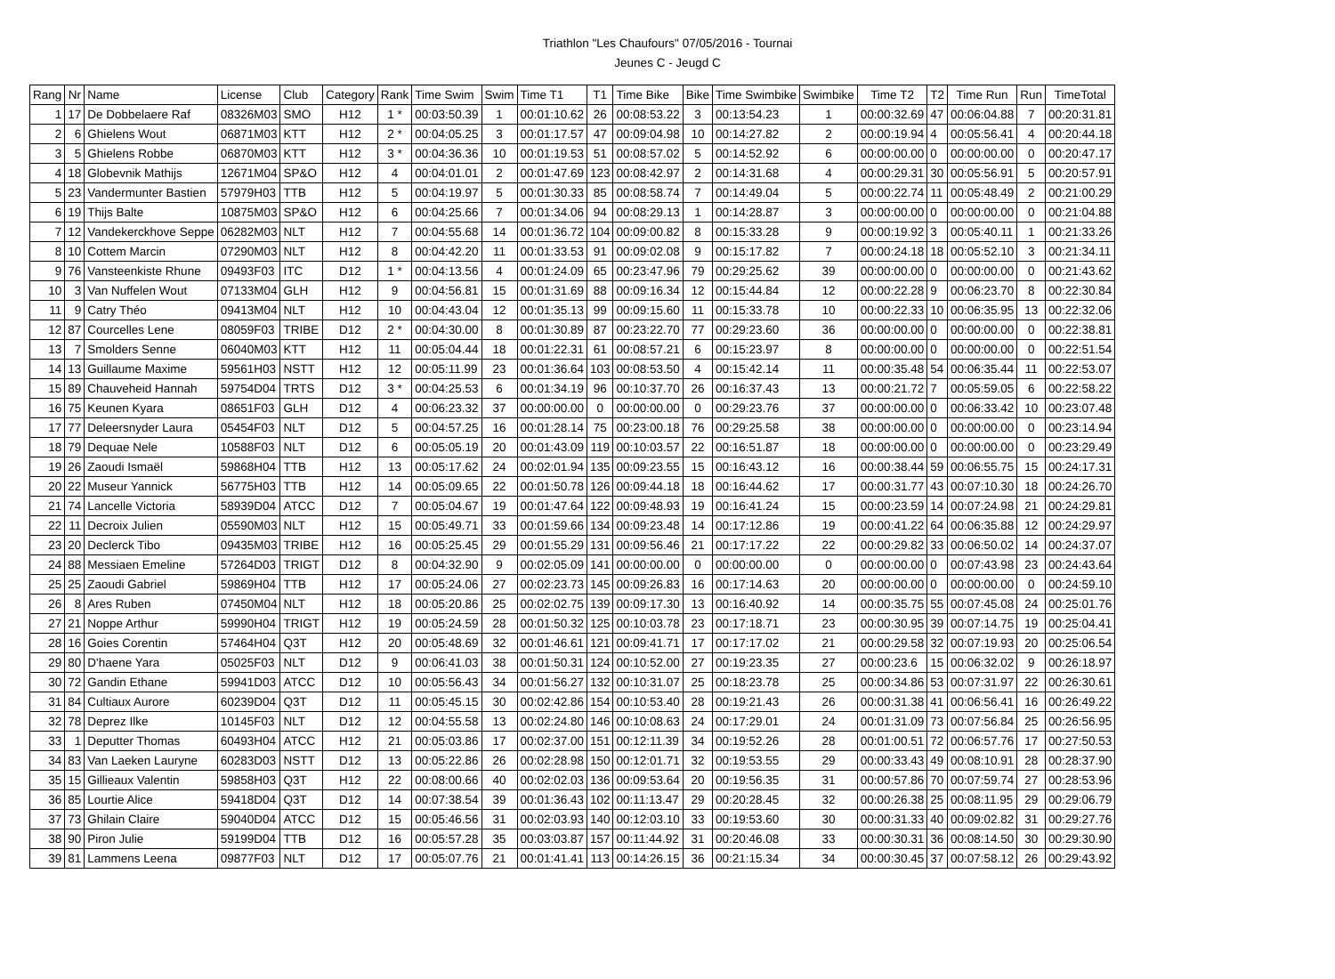Triathlon "Les Chaufours" 07/05/2016 - Tournai
Jeunes C - Jeugd C
| Rang | Nr | Name | License | Club | Category | Rank | Time Swim | Swim | Time T1 | T1 | Time Bike | Bike | Time Swimbike | Swimbike | Time T2 | T2 | Time Run | Run | TimeTotal |
| --- | --- | --- | --- | --- | --- | --- | --- | --- | --- | --- | --- | --- | --- | --- | --- | --- | --- | --- | --- |
| 1 | 17 | De Dobbelaere Raf | 08326M03 | SMO | H12 | 1 * | 00:03:50.39 | 1 | 00:01:10.62 | 26 | 00:08:53.22 | 3 | 00:13:54.23 | 1 | 00:00:32.69 | 47 | 00:06:04.88 | 7 | 00:20:31.81 |
| 2 | 6 | Ghielens Wout | 06871M03 | KTT | H12 | 2 * | 00:04:05.25 | 3 | 00:01:17.57 | 47 | 00:09:04.98 | 10 | 00:14:27.82 | 2 | 00:00:19.94 | 4 | 00:05:56.41 | 4 | 00:20:44.18 |
| 3 | 5 | Ghielens Robbe | 06870M03 | KTT | H12 | 3 * | 00:04:36.36 | 10 | 00:01:19.53 | 51 | 00:08:57.02 | 5 | 00:14:52.92 | 6 | 00:00:00.00 | 0 | 00:00:00.00 | 0 | 00:20:47.17 |
| 4 | 18 | Globevnik Mathijs | 12671M04 | SP&O | H12 | 4 | 00:04:01.01 | 2 | 00:01:47.69 | 123 | 00:08:42.97 | 2 | 00:14:31.68 | 4 | 00:00:29.31 | 30 | 00:05:56.91 | 5 | 00:20:57.91 |
| 5 | 23 | Vandermunter Bastien | 57979H03 | TTB | H12 | 5 | 00:04:19.97 | 5 | 00:01:30.33 | 85 | 00:08:58.74 | 7 | 00:14:49.04 | 5 | 00:00:22.74 | 11 | 00:05:48.49 | 2 | 00:21:00.29 |
| 6 | 19 | Thijs Balte | 10875M03 | SP&O | H12 | 6 | 00:04:25.66 | 7 | 00:01:34.06 | 94 | 00:08:29.13 | 1 | 00:14:28.87 | 3 | 00:00:00.00 | 0 | 00:00:00.00 | 0 | 00:21:04.88 |
| 7 | 12 | Vandekerckhove Seppe | 06282M03 | NLT | H12 | 7 | 00:04:55.68 | 14 | 00:01:36.72 | 104 | 00:09:00.82 | 8 | 00:15:33.28 | 9 | 00:00:19.92 | 3 | 00:05:40.11 | 1 | 00:21:33.26 |
| 8 | 10 | Cottem Marcin | 07290M03 | NLT | H12 | 8 | 00:04:42.20 | 11 | 00:01:33.53 | 91 | 00:09:02.08 | 9 | 00:15:17.82 | 7 | 00:00:24.18 | 18 | 00:05:52.10 | 3 | 00:21:34.11 |
| 9 | 76 | Vansteenkiste Rhune | 09493F03 | ITC | D12 | 1 * | 00:04:13.56 | 4 | 00:01:24.09 | 65 | 00:23:47.96 | 79 | 00:29:25.62 | 39 | 00:00:00.00 | 0 | 00:00:00.00 | 0 | 00:21:43.62 |
| 10 | 3 | Van Nuffelen Wout | 07133M04 | GLH | H12 | 9 | 00:04:56.81 | 15 | 00:01:31.69 | 88 | 00:09:16.34 | 12 | 00:15:44.84 | 12 | 00:00:22.28 | 9 | 00:06:23.70 | 8 | 00:22:30.84 |
| 11 | 9 | Catry Théo | 09413M04 | NLT | H12 | 10 | 00:04:43.04 | 12 | 00:01:35.13 | 99 | 00:09:15.60 | 11 | 00:15:33.78 | 10 | 00:00:22.33 | 10 | 00:06:35.95 | 13 | 00:22:32.06 |
| 12 | 87 | Courcelles Lene | 08059F03 | TRIBE | D12 | 2 * | 00:04:30.00 | 8 | 00:01:30.89 | 87 | 00:23:22.70 | 77 | 00:29:23.60 | 36 | 00:00:00.00 | 0 | 00:00:00.00 | 0 | 00:22:38.81 |
| 13 | 7 | Smolders Senne | 06040M03 | KTT | H12 | 11 | 00:05:04.44 | 18 | 00:01:22.31 | 61 | 00:08:57.21 | 6 | 00:15:23.97 | 8 | 00:00:00.00 | 0 | 00:00:00.00 | 0 | 00:22:51.54 |
| 14 | 13 | Guillaume Maxime | 59561H03 | NSTT | H12 | 12 | 00:05:11.99 | 23 | 00:01:36.64 | 103 | 00:08:53.50 | 4 | 00:15:42.14 | 11 | 00:00:35.48 | 54 | 00:06:35.44 | 11 | 00:22:53.07 |
| 15 | 89 | Chauveheid Hannah | 59754D04 | TRTS | D12 | 3 * | 00:04:25.53 | 6 | 00:01:34.19 | 96 | 00:10:37.70 | 26 | 00:16:37.43 | 13 | 00:00:21.72 | 7 | 00:05:59.05 | 6 | 00:22:58.22 |
| 16 | 75 | Keunen Kyara | 08651F03 | GLH | D12 | 4 | 00:06:23.32 | 37 | 00:00:00.00 | 0 | 00:00:00.00 | 0 | 00:29:23.76 | 37 | 00:00:00.00 | 0 | 00:06:33.42 | 10 | 00:23:07.48 |
| 17 | 77 | Deleersnyder Laura | 05454F03 | NLT | D12 | 5 | 00:04:57.25 | 16 | 00:01:28.14 | 75 | 00:23:00.18 | 76 | 00:29:25.58 | 38 | 00:00:00.00 | 0 | 00:00:00.00 | 0 | 00:23:14.94 |
| 18 | 79 | Dequae Nele | 10588F03 | NLT | D12 | 6 | 00:05:05.19 | 20 | 00:01:43.09 | 119 | 00:10:03.57 | 22 | 00:16:51.87 | 18 | 00:00:00.00 | 0 | 00:00:00.00 | 0 | 00:23:29.49 |
| 19 | 26 | Zaoudi Ismaël | 59868H04 | TTB | H12 | 13 | 00:05:17.62 | 24 | 00:02:01.94 | 135 | 00:09:23.55 | 15 | 00:16:43.12 | 16 | 00:00:38.44 | 59 | 00:06:55.75 | 15 | 00:24:17.31 |
| 20 | 22 | Museur Yannick | 56775H03 | TTB | H12 | 14 | 00:05:09.65 | 22 | 00:01:50.78 | 126 | 00:09:44.18 | 18 | 00:16:44.62 | 17 | 00:00:31.77 | 43 | 00:07:10.30 | 18 | 00:24:26.70 |
| 21 | 74 | Lancelle Victoria | 58939D04 | ATCC | D12 | 7 | 00:05:04.67 | 19 | 00:01:47.64 | 122 | 00:09:48.93 | 19 | 00:16:41.24 | 15 | 00:00:23.59 | 14 | 00:07:24.98 | 21 | 00:24:29.81 |
| 22 | 11 | Decroix Julien | 05590M03 | NLT | H12 | 15 | 00:05:49.71 | 33 | 00:01:59.66 | 134 | 00:09:23.48 | 14 | 00:17:12.86 | 19 | 00:00:41.22 | 64 | 00:06:35.88 | 12 | 00:24:29.97 |
| 23 | 20 | Declerck Tibo | 09435M03 | TRIBE | H12 | 16 | 00:05:25.45 | 29 | 00:01:55.29 | 131 | 00:09:56.46 | 21 | 00:17:17.22 | 22 | 00:00:29.82 | 33 | 00:06:50.02 | 14 | 00:24:37.07 |
| 24 | 88 | Messiaen Emeline | 57264D03 | TRIGT | D12 | 8 | 00:04:32.90 | 9 | 00:02:05.09 | 141 | 00:00:00.00 | 0 | 00:00:00.00 | 0 | 00:00:00.00 | 0 | 00:07:43.98 | 23 | 00:24:43.64 |
| 25 | 25 | Zaoudi Gabriel | 59869H04 | TTB | H12 | 17 | 00:05:24.06 | 27 | 00:02:23.73 | 145 | 00:09:26.83 | 16 | 00:17:14.63 | 20 | 00:00:00.00 | 0 | 00:00:00.00 | 0 | 00:24:59.10 |
| 26 | 8 | Ares Ruben | 07450M04 | NLT | H12 | 18 | 00:05:20.86 | 25 | 00:02:02.75 | 139 | 00:09:17.30 | 13 | 00:16:40.92 | 14 | 00:00:35.75 | 55 | 00:07:45.08 | 24 | 00:25:01.76 |
| 27 | 21 | Noppe Arthur | 59990H04 | TRIGT | H12 | 19 | 00:05:24.59 | 28 | 00:01:50.32 | 125 | 00:10:03.78 | 23 | 00:17:18.71 | 23 | 00:00:30.95 | 39 | 00:07:14.75 | 19 | 00:25:04.41 |
| 28 | 16 | Goies Corentin | 57464H04 | Q3T | H12 | 20 | 00:05:48.69 | 32 | 00:01:46.61 | 121 | 00:09:41.71 | 17 | 00:17:17.02 | 21 | 00:00:29.58 | 32 | 00:07:19.93 | 20 | 00:25:06.54 |
| 29 | 80 | D'haene Yara | 05025F03 | NLT | D12 | 9 | 00:06:41.03 | 38 | 00:01:50.31 | 124 | 00:10:52.00 | 27 | 00:19:23.35 | 27 | 00:00:23.6 | 15 | 00:06:32.02 | 9 | 00:26:18.97 |
| 30 | 72 | Gandin Ethane | 59941D03 | ATCC | D12 | 10 | 00:05:56.43 | 34 | 00:01:56.27 | 132 | 00:10:31.07 | 25 | 00:18:23.78 | 25 | 00:00:34.86 | 53 | 00:07:31.97 | 22 | 00:26:30.61 |
| 31 | 84 | Cultiaux Aurore | 60239D04 | Q3T | D12 | 11 | 00:05:45.15 | 30 | 00:02:42.86 | 154 | 00:10:53.40 | 28 | 00:19:21.43 | 26 | 00:00:31.38 | 41 | 00:06:56.41 | 16 | 00:26:49.22 |
| 32 | 78 | Deprez Ilke | 10145F03 | NLT | D12 | 12 | 00:04:55.58 | 13 | 00:02:24.80 | 146 | 00:10:08.63 | 24 | 00:17:29.01 | 24 | 00:01:31.09 | 73 | 00:07:56.84 | 25 | 00:26:56.95 |
| 33 | 1 | Deputter Thomas | 60493H04 | ATCC | H12 | 21 | 00:05:03.86 | 17 | 00:02:37.00 | 151 | 00:12:11.39 | 34 | 00:19:52.26 | 28 | 00:01:00.51 | 72 | 00:06:57.76 | 17 | 00:27:50.53 |
| 34 | 83 | Van Laeken Lauryne | 60283D03 | NSTT | D12 | 13 | 00:05:22.86 | 26 | 00:02:28.98 | 150 | 00:12:01.71 | 32 | 00:19:53.55 | 29 | 00:00:33.43 | 49 | 00:08:10.91 | 28 | 00:28:37.90 |
| 35 | 15 | Gillieaux Valentin | 59858H03 | Q3T | H12 | 22 | 00:08:00.66 | 40 | 00:02:02.03 | 136 | 00:09:53.64 | 20 | 00:19:56.35 | 31 | 00:00:57.86 | 70 | 00:07:59.74 | 27 | 00:28:53.96 |
| 36 | 85 | Lourtie Alice | 59418D04 | Q3T | D12 | 14 | 00:07:38.54 | 39 | 00:01:36.43 | 102 | 00:11:13.47 | 29 | 00:20:28.45 | 32 | 00:00:26.38 | 25 | 00:08:11.95 | 29 | 00:29:06.79 |
| 37 | 73 | Ghilain Claire | 59040D04 | ATCC | D12 | 15 | 00:05:46.56 | 31 | 00:02:03.93 | 140 | 00:12:03.10 | 33 | 00:19:53.60 | 30 | 00:00:31.33 | 40 | 00:09:02.82 | 31 | 00:29:27.76 |
| 38 | 90 | Piron Julie | 59199D04 | TTB | D12 | 16 | 00:05:57.28 | 35 | 00:03:03.87 | 157 | 00:11:44.92 | 31 | 00:20:46.08 | 33 | 00:00:30.31 | 36 | 00:08:14.50 | 30 | 00:29:30.90 |
| 39 | 81 | Lammens Leena | 09877F03 | NLT | D12 | 17 | 00:05:07.76 | 21 | 00:01:41.41 | 113 | 00:14:26.15 | 36 | 00:21:15.34 | 34 | 00:00:30.45 | 37 | 00:07:58.12 | 26 | 00:29:43.92 |